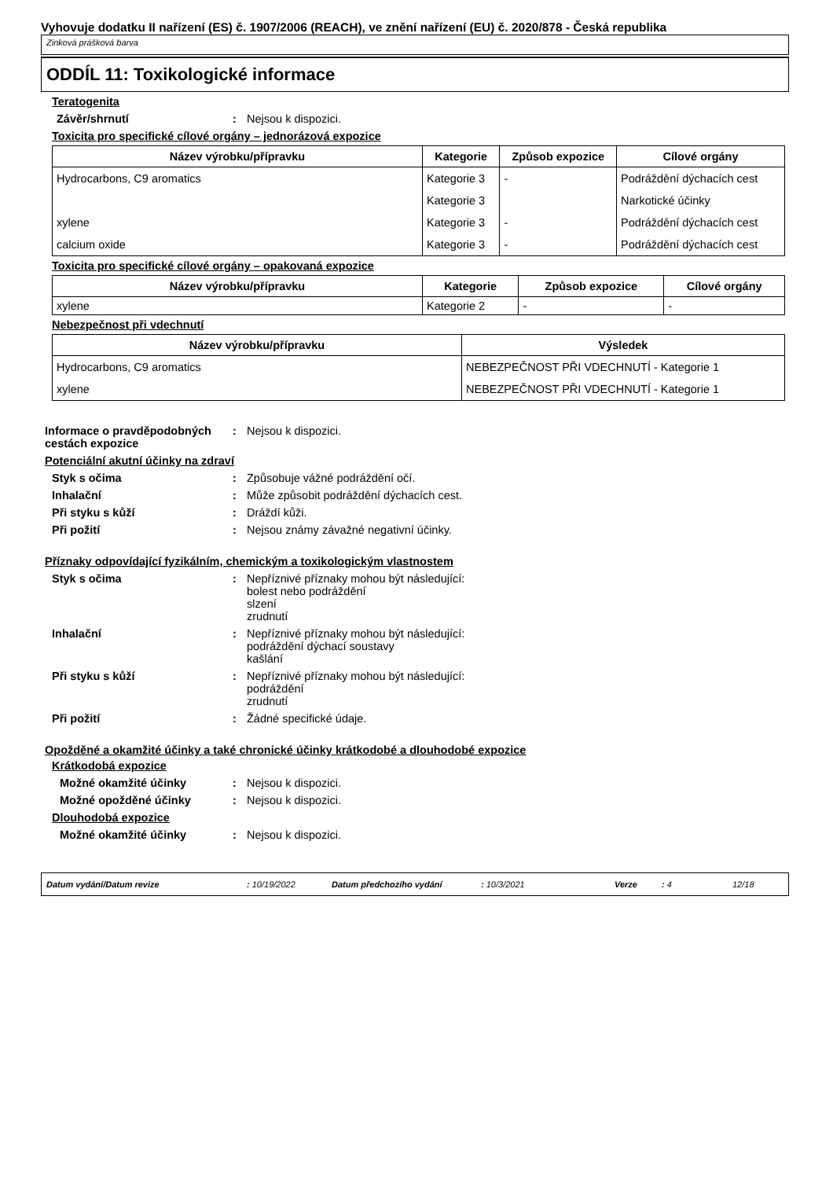Vyhovuje dodatku II nařízení (ES) č. 1907/2006 (REACH), ve znění nařízení (EU) č. 2020/878 - Česká republika
Zinková prášková barva
ODDÍL 11: Toxikologické informace
Teratogenita
Závěr/shrnutí : Nejsou k dispozici.
Toxicita pro specifické cílové orgány – jednorázová expozice
| Název výrobku/přípravku | Kategorie | Způsob expozice | Cílové orgány |
| --- | --- | --- | --- |
| Hydrocarbons, C9 aromatics | Kategorie 3 | - | Podráždění dýchacích cest |
| | Kategorie 3 | | Narkotické účinky |
| xylene | Kategorie 3 | - | Podráždění dýchacích cest |
| calcium oxide | Kategorie 3 | - | Podráždění dýchacích cest |
Toxicita pro specifické cílové orgány – opakovaná expozice
| Název výrobku/přípravku | Kategorie | Způsob expozice | Cílové orgány |
| --- | --- | --- | --- |
| xylene | Kategorie 2 | - | - |
Nebezpečnost při vdechnutí
| Název výrobku/přípravku | Výsledek |
| --- | --- |
| Hydrocarbons, C9 aromatics | NEBEZPEČNOST PŘI VDECHNUTÍ - Kategorie 1 |
| xylene | NEBEZPEČNOST PŘI VDECHNUTÍ - Kategorie 1 |
Informace o pravděpodobných cestách expozice
: Nejsou k dispozici.
Potenciální akutní účinky na zdraví
Styk s očima : Způsobuje vážné podráždění očí.
Inhalační : Může způsobit podráždění dýchacích cest.
Při styku s kůží : Dráždí kůži.
Při požití : Nejsou známy závažné negativní účinky.
Příznaky odpovídající fyzikálním, chemickým a toxikologickým vlastnostem
Styk s očima : Nepříznivé příznaky mohou být následující:
bolest nebo podráždění
slzení
zrudnutí
Inhalační : Nepříznivé příznaky mohou být následující:
podráždění dýchací soustavy
kašlání
Při styku s kůží : Nepříznivé příznaky mohou být následující:
podráždění
zrudnutí
Při požití : Žádné specifické údaje.
Opožděné a okamžité účinky a také chronické účinky krátkodobé a dlouhodobé expozice
Krátkodobá expozice
Možné okamžité účinky : Nejsou k dispozici.
Možné opožděné účinky : Nejsou k dispozici.
Dlouhodobá expozice
Možné okamžité účinky : Nejsou k dispozici.
Datum vydání/Datum revize: 10/19/2022 Datum předchozího vydání: 10/3/2021 Verze: 4 12/18